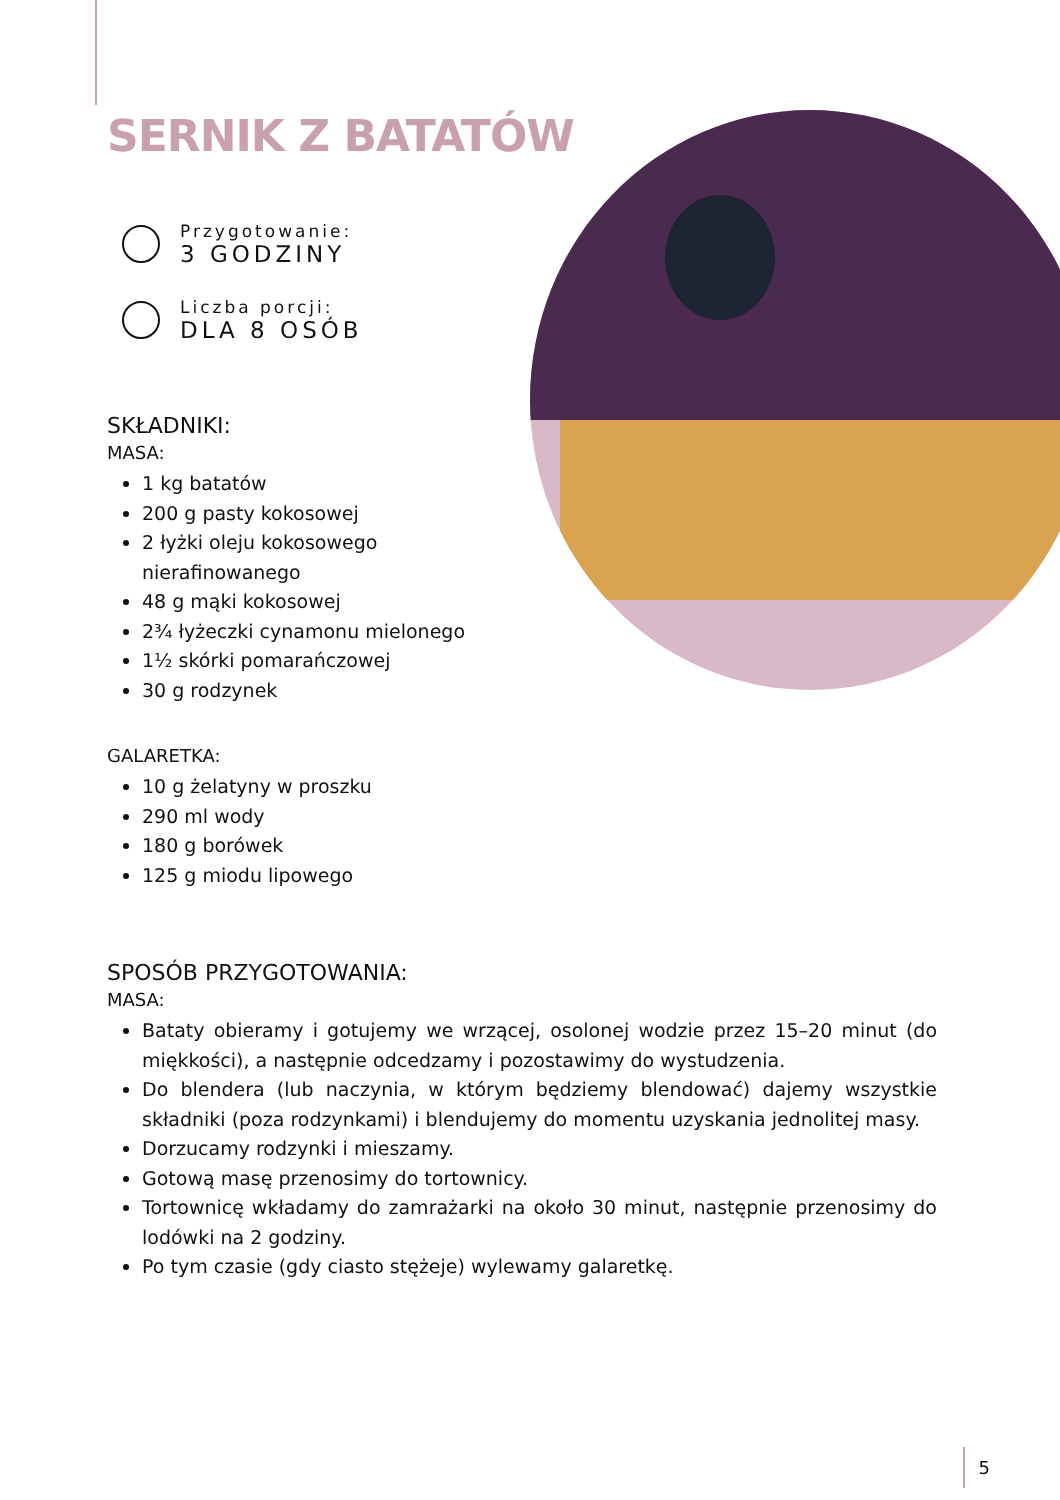SERNIK Z BATATÓW
Przygotowanie:
3 GODZINY
Liczba porcji:
DLA 8 OSÓB
SKŁADNIKI:
MASA:
1 kg batatów
200 g pasty kokosowej
2 łyżki oleju kokosowego nierafinowanego
48 g mąki kokosowej
2¾ łyżeczki cynamonu mielonego
1½ skórki pomarańczowej
30 g rodzynek
GALARETKA:
10 g żelatyny w proszku
290 ml wody
180 g borówek
125 g miodu lipowego
SPOSÓB PRZYGOTOWANIA:
MASA:
Bataty obieramy i gotujemy we wrzącej, osolonej wodzie przez 15–20 minut (do miękkości), a następnie odcedzamy i pozostawimy do wystudzenia.
Do blendera (lub naczynia, w którym będziemy blendować) dajemy wszystkie składniki (poza rodzynkami) i blendujemy do momentu uzyskania jednolitej masy.
Dorzucamy rodzynki i mieszamy.
Gotową masę przenosimy do tortownicy.
Tortownicę wkładamy do zamrażarki na około 30 minut, następnie przenosimy do lodówki na 2 godziny.
Po tym czasie (gdy ciasto stężeje) wylewamy galaretkę.
5